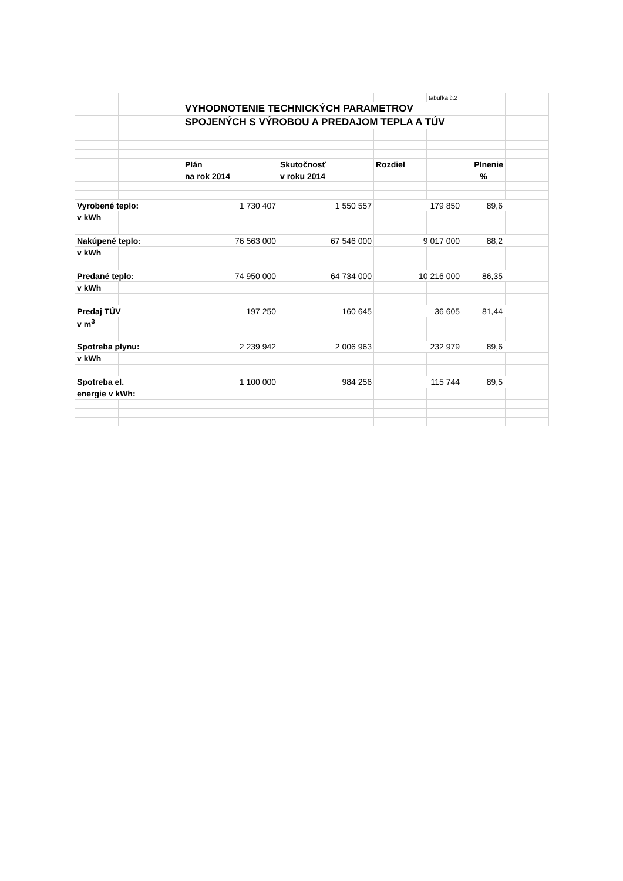| | | | | | | | tabuľka č.2 | | |
| | | VYHODNOTENIE TECHNICKÝCH PARAMETROV | | | | | | | |
| | | SPOJENÝCH S VÝROBOU A PREDAJOM TEPLA A TÚV | | | | | | | |
| | | Plán | | Skutočnosť | | Rozdiel | | Plnenie | |
| | | na rok 2014 | | v roku 2014 | | | | % | |
| Vyrobené teplo: | | 1 730 407 | | 1 550 557 | | 179 850 | | 89,6 | |
| v kWh | | | | | | | | | |
| Nakúpené teplo: | | 76 563 000 | | 67 546 000 | | 9 017 000 | | 88,2 | |
| v kWh | | | | | | | | | |
| Predané teplo: | | 74 950 000 | | 64 734 000 | | 10 216 000 | | 86,35 | |
| v kWh | | | | | | | | | |
| Predaj TÚV | | 197 250 | | 160 645 | | 36 605 | | 81,44 | |
| v m<sup>3</sup> | | | | | | | | | |
| Spotreba plynu: | | 2 239 942 | | 2 006 963 | | 232 979 | | 89,6 | |
| v kWh | | | | | | | | | |
| Spotreba el. | | 1 100 000 | | 984 256 | | 115 744 | | 89,5 | |
| energie v kWh: | | | | | | | | | |